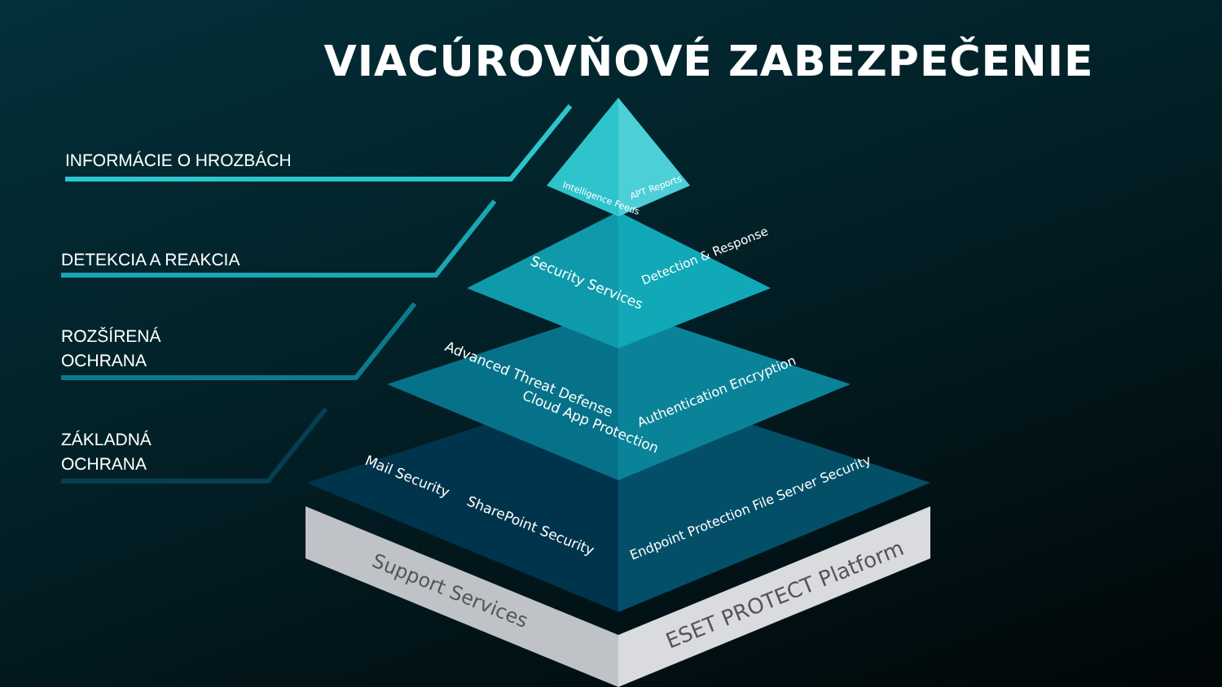Intelligence Feeds
APT Reports
Security Services
Detection & Response
Advanced Threat Defense
Cloud App Protection
Authentication Encryption
Mail Security
SharePoint Security
Endpoint Protection File Server Security
Support Services
ESET PROTECT Platform
VIACÚROVŇOVÉ ZABEZPEČENIE
INFORMÁCIE O HROZBÁCH
DETEKCIA A REAKCIA
ROZŠÍRENÁ
OCHRANA
ZÁKLADNÁ
OCHRANA